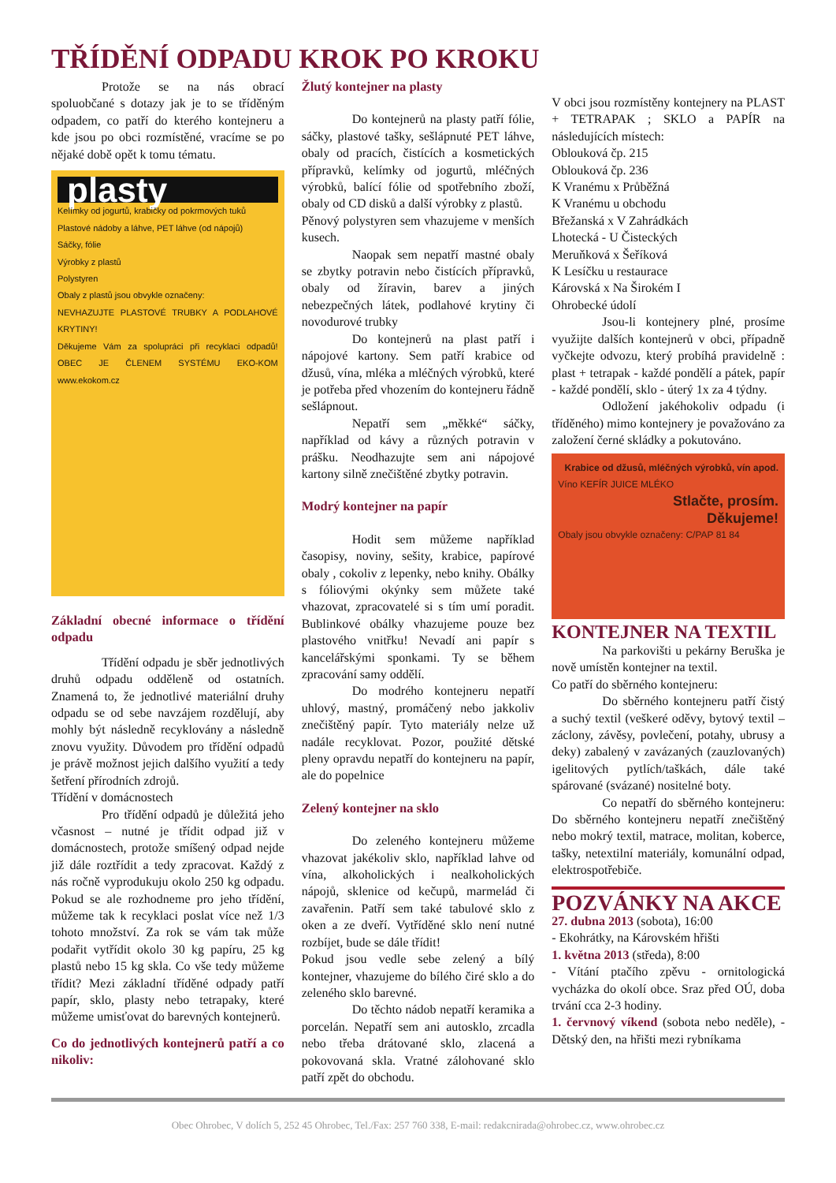TŘÍDĚNÍ ODPADU KROK PO KROKU
Protože se na nás obrací spoluobčané s dotazy jak je to se tříděným odpadem, co patří do kterého kontejneru a kde jsou po obci rozmístěné, vracíme se po nějaké době opět k tomu tématu.
plasty
Kelímky od jogurtů, krabičky od pokrmových tuků
Plastové nádoby a láhve, PET láhve (od nápojů)
Sáčky, fólie
Výrobky z plastů
Polystyren
Obaly z plastů jsou obvykle označeny:
NEVHAZUJTE PLASTOVÉ TRUBKY A PODLAHOVÉ KRYTINY!
Děkujeme Vám za spolupráci při recyklaci odpadů! OBEC JE ČLENEM SYSTÉMU EKO-KOM www.ekokom.cz
Základní obecné informace o třídění odpadu
Třídění odpadu je sběr jednotlivých druhů odpadu odděleně od ostatních. Znamená to, že jednotlivé materiální druhy odpadu se od sebe navzájem rozdělují, aby mohly být následně recyklovány a následně znovu využity. Důvodem pro třídění odpadů je právě možnost jejich dalšího využití a tedy šetření přírodních zdrojů.
Třídění v domácnostech
Pro třídění odpadů je důležitá jeho včasnost – nutné je třídit odpad již v domácnostech, protože smíšený odpad nejde již dále roztřídit a tedy zpracovat. Každý z nás ročně vyprodukuju okolo 250 kg odpadu. Pokud se ale rozhodneme pro jeho třídění, můžeme tak k recyklaci poslat více než 1/3 tohoto množství. Za rok se vám tak může podařit vytřídit okolo 30 kg papíru, 25 kg plastů nebo 15 kg skla. Co vše tedy můžeme třídit? Mezi základní tříděné odpady patří papír, sklo, plasty nebo tetrapaky, které můžeme umisťovat do barevných kontejnerů.
Co do jednotlivých kontejnerů patří a co nikoliv:
Žlutý kontejner na plasty
Do kontejnerů na plasty patří fólie, sáčky, plastové tašky, sešlápnuté PET láhve, obaly od pracích, čistících a kosmetických přípravků, kelímky od jogurtů, mléčných výrobků, balící fólie od spotřebního zboží, obaly od CD disků a další výrobky z plastů.
Pěnový polystyren sem vhazujeme v menších kusech.
Naopak sem nepatří mastné obaly se zbytky potravin nebo čistících přípravků, obaly od žíravin, barev a jiných nebezpečných látek, podlahové krytiny či novodurové trubky
Do kontejnerů na plast patří i nápojové kartony. Sem patří krabice od džusů, vína, mléka a mléčných výrobků, které je potřeba před vhozením do kontejneru řádně sešlápnout.
Nepatří sem „měkké“ sáčky, například od kávy a různých potravin v prášku. Neodhazujte sem ani nápojové kartony silně znečištěné zbytky potravin.
Modrý kontejner na papír
Hodit sem můžeme například časopisy, noviny, sešity, krabice, papírové obaly , cokoliv z lepenky, nebo knihy. Obálky s fóliovými okýnky sem můžete také vhazovat, zpracovatelé si s tím umí poradit. Bublinkové obálky vhazujeme pouze bez plastového vnitřku! Nevadí ani papír s kancelářskými sponkami. Ty se během zpracování samy oddělí.
Do modrého kontejneru nepatří uhlový, mastný, promáčený nebo jakkoliv znečištěný papír. Tyto materiály nelze už nadále recyklovat. Pozor, použité dětské pleny opravdu nepatří do kontejneru na papír, ale do popelnice
Zelený kontejner na sklo
Do zeleného kontejneru můžeme vhazovat jakékoliv sklo, například lahve od vína, alkoholických i nealkoholických nápojů, sklenice od kečupů, marmelád či zavařenin. Patří sem také tabulové sklo z oken a ze dveří. Vytříděné sklo není nutné rozbíjet, bude se dále třídit!
Pokud jsou vedle sebe zelený a bílý kontejner, vhazujeme do bílého čiré sklo a do zeleného sklo barevné.
Do těchto nádob nepatří keramika a porcelán. Nepatří sem ani autosklo, zrcadla nebo třeba drátované sklo, zlacená a pokovovaná skla. Vratné zálohované sklo patří zpět do obchodu.
V obci jsou rozmístěny kontejnery na PLAST + TETRAPAK ; SKLO a PAPÍR na následujících místech:
Oblouková čp. 215
Oblouková čp. 236
K Vranému x Průběžná
K Vranému u obchodu
Břežanská x V Zahrádkách
Lhotecká - U Čisteckých
Meruňková x Šeříková
K Lesíčku u restaurace
Károvská x Na Širokém I
Ohrobecké údolí
Jsou-li kontejnery plné, prosíme využijte dalších kontejnerů v obci, případně vyčkejte odvozu, který probíhá pravidelně : plast + tetrapak - každé pondělí a pátek, papír - každé pondělí, sklo - úterý 1x za 4 týdny.
Odložení jakéhokoliv odpadu (i tříděného) mimo kontejnery je považováno za založení černé skládky a pokutováno.
Krabice od džusů, mléčných výrobků, vín apod.
Víno KEFÍR JUICE MLÉKO
Stlačte, prosím.
Děkujeme!
Obaly jsou obvykle označeny: C/PAP 81 84
KONTEJNER NA TEXTIL
Na parkovišti u pekárny Beruška je nově umístěn kontejner na textil.
Co patří do sběrného kontejneru:
Do sběrného kontejneru patří čistý a suchý textil (veškeré oděvy, bytový textil – záclony, závěsy, povlečení, potahy, ubrusy a deky) zabalený v zavázaných (zauzlovaných) igelitových pytlích/taškách, dále také spárované (svázané) nositelné boty.
Co nepatří do sběrného kontejneru: Do sběrného kontejneru nepatří znečištěný nebo mokrý textil, matrace, molitan, koberce, tašky, netextilní materiály, komunální odpad, elektrospotřebiče.
POZVÁNKY NA AKCE
27. dubna 2013 (sobota), 16:00
- Ekohrátky, na Károvském hřišti
1. května 2013 (středa), 8:00
- Vítání ptačího zpěvu - ornitologická vycházka do okolí obce. Sraz před OÚ, doba trvání cca 2-3 hodiny.
1. červnový víkend (sobota nebo neděle), - Dětský den, na hřišti mezi rybníkama
Obec Ohrobec, V dolích 5, 252 45 Ohrobec, Tel./Fax: 257 760 338, E-mail: redakcnirada@ohrobec.cz, www.ohrobec.cz